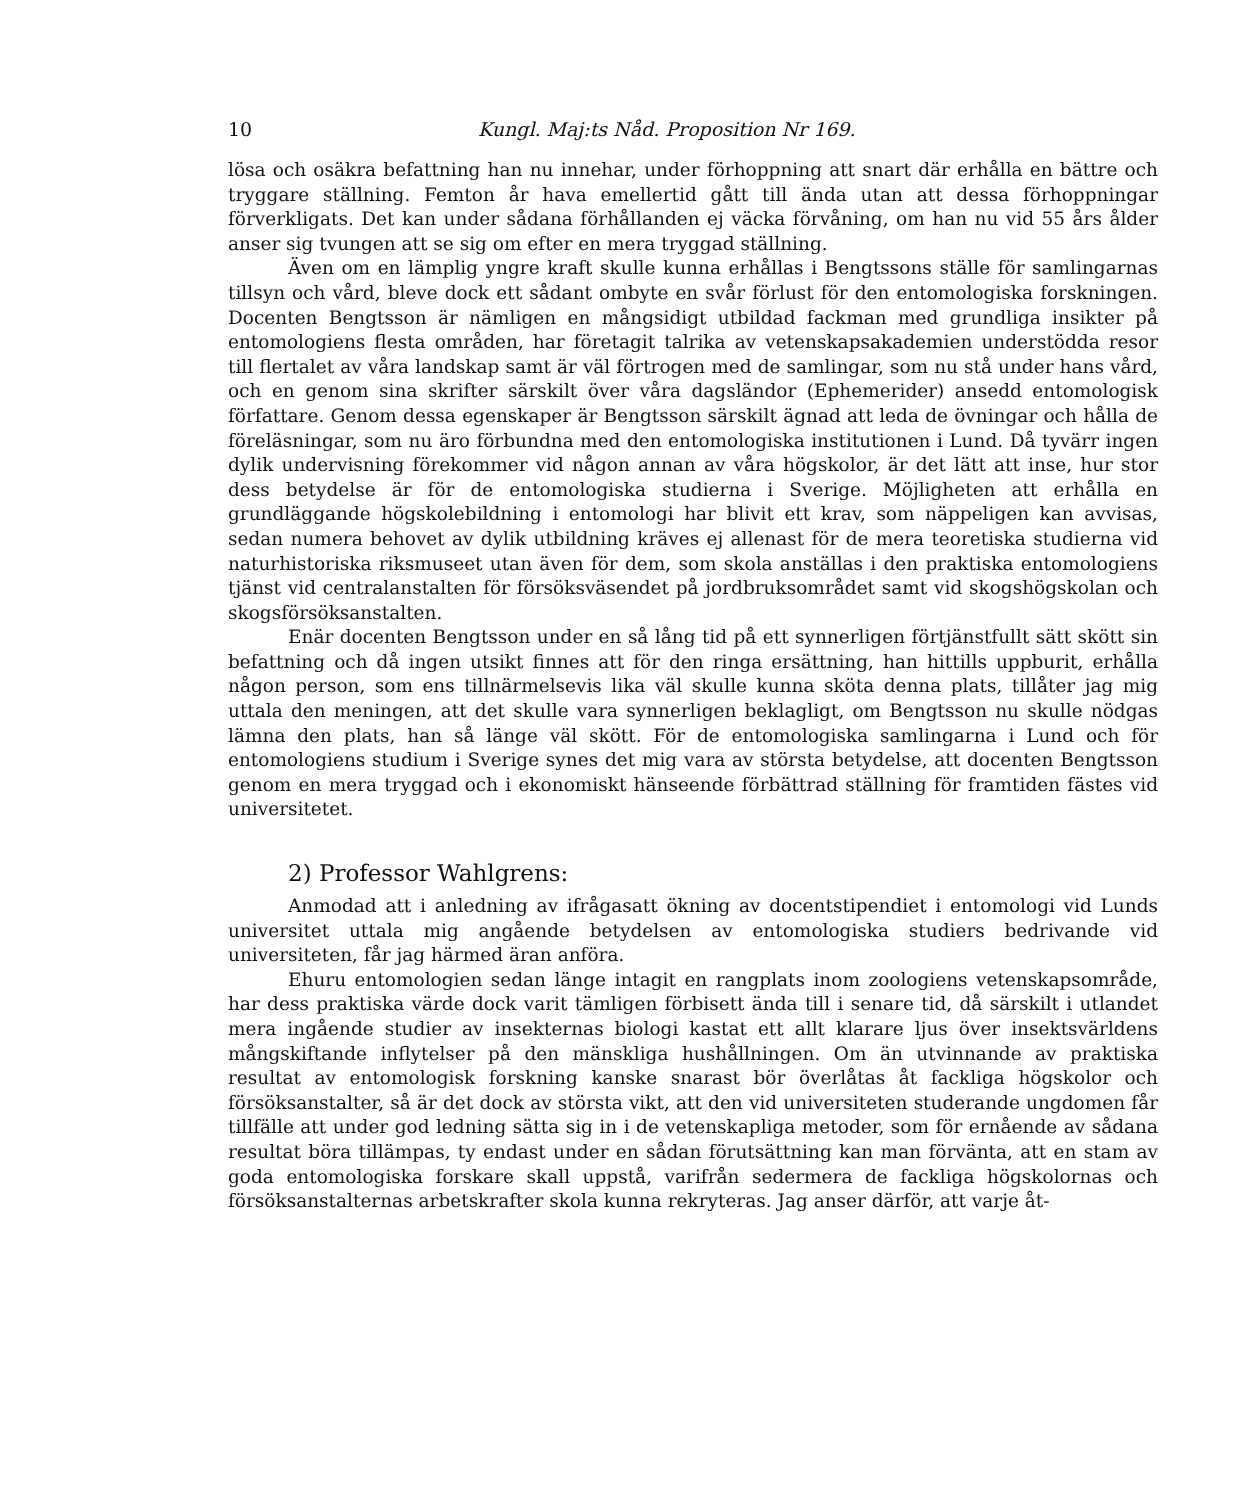10 Kungl. Maj:ts Nåd. Proposition Nr 169.
lösa och osäkra befattning han nu innehar, under förhoppning att snart där erhålla en bättre och tryggare ställning. Femton år hava emellertid gått till ända utan att dessa förhoppningar förverkligats. Det kan under sådana förhållanden ej väcka förvåning, om han nu vid 55 års ålder anser sig tvungen att se sig om efter en mera tryggad ställning.
Även om en lämplig yngre kraft skulle kunna erhållas i Bengtssons ställe för samlingarnas tillsyn och vård, bleve dock ett sådant ombyte en svår förlust för den entomologiska forskningen. Docenten Bengtsson är nämligen en mångsidigt utbildad fackman med grundliga insikter på entomologiens flesta områden, har företagit talrika av vetenskapsakademien understödda resor till flertalet av våra landskap samt är väl förtrogen med de samlingar, som nu stå under hans vård, och en genom sina skrifter särskilt över våra dagsländor (Ephemerider) ansedd entomologisk författare. Genom dessa egenskaper är Bengtsson särskilt ägnad att leda de övningar och hålla de föreläsningar, som nu äro förbundna med den entomologiska institutionen i Lund. Då tyvärr ingen dylik undervisning förekommer vid någon annan av våra högskolor, är det lätt att inse, hur stor dess betydelse är för de entomologiska studierna i Sverige. Möjligheten att erhålla en grundläggande högskolebildning i entomologi har blivit ett krav, som näppeligen kan avvisas, sedan numera behovet av dylik utbildning kräves ej allenast för de mera teoretiska studierna vid naturhistoriska riksmuseet utan även för dem, som skola anställas i den praktiska entomologiens tjänst vid centralanstalten för försöksväsendet på jordbruksområdet samt vid skogshögskolan och skogsförsöksanstalten.
Enär docenten Bengtsson under en så lång tid på ett synnerligen förtjänstfullt sätt skött sin befattning och då ingen utsikt finnes att för den ringa ersättning, han hittills uppburit, erhålla någon person, som ens tillnärmelsevis lika väl skulle kunna sköta denna plats, tillåter jag mig uttala den meningen, att det skulle vara synnerligen beklagligt, om Bengtsson nu skulle nödgas lämna den plats, han så länge väl skött. För de entomologiska samlingarna i Lund och för entomologiens studium i Sverige synes det mig vara av största betydelse, att docenten Bengtsson genom en mera tryggad och i ekonomiskt hänseende förbättrad ställning för framtiden fästes vid universitetet.
2) Professor Wahlgrens:
Anmodad att i anledning av ifrågasatt ökning av docentstipendiet i entomologi vid Lunds universitet uttala mig angående betydelsen av entomologiska studiers bedrivande vid universiteten, får jag härmed äran anföra.
Ehuru entomologien sedan länge intagit en rangplats inom zoologiens vetenskapsområde, har dess praktiska värde dock varit tämligen förbisett ända till i senare tid, då särskilt i utlandet mera ingående studier av insekternas biologi kastat ett allt klarare ljus över insektsvärldens mångskiftande inflytelser på den mänskliga hushållningen. Om än utvinnande av praktiska resultat av entomologisk forskning kanske snarast bör överlåtas åt fackliga högskolor och försöksanstalter, så är det dock av största vikt, att den vid universiteten studerande ungdomen får tillfälle att under god ledning sätta sig in i de vetenskapliga metoder, som för ernående av sådana resultat böra tillämpas, ty endast under en sådan förutsättning kan man förvänta, att en stam av goda entomologiska forskare skall uppstå, varifrån sedermera de fackliga högskolornas och försöksanstalternas arbetskrafter skola kunna rekryteras. Jag anser därför, att varje åt-